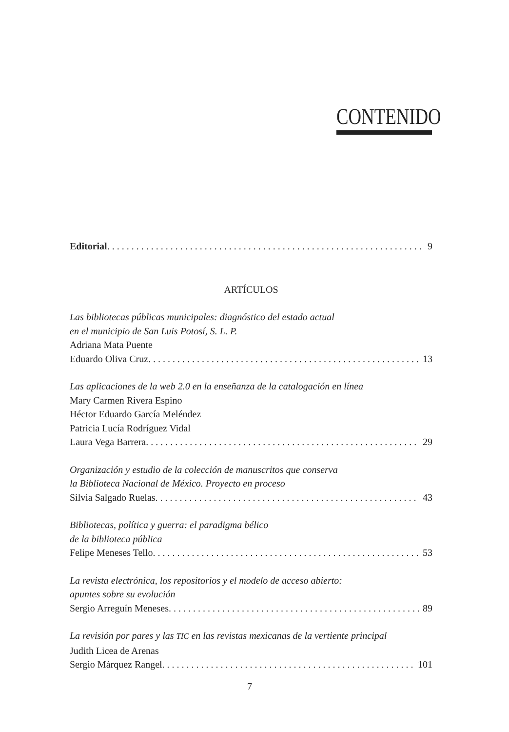CONTENIDO
Editorial 9
ARTÍCULOS
Las bibliotecas públicas municipales: diagnóstico del estado actual
en el municipio de San Luis Potosí, S. L. P.
Adriana Mata Puente
Eduardo Oliva Cruz 13
Las aplicaciones de la web 2.0 en la enseñanza de la catalogación en línea
Mary Carmen Rivera Espino
Héctor Eduardo García Meléndez
Patricia Lucía Rodríguez Vidal
Laura Vega Barrera 29
Organización y estudio de la colección de manuscritos que conserva
la Biblioteca Nacional de México. Proyecto en proceso
Silvia Salgado Ruelas 43
Bibliotecas, política y guerra: el paradigma bélico
de la biblioteca pública
Felipe Meneses Tello 53
La revista electrónica, los repositorios y el modelo de acceso abierto:
apuntes sobre su evolución
Sergio Arreguín Meneses 89
La revisión por pares y las TIC en las revistas mexicanas de la vertiente principal
Judith Licea de Arenas
Sergio Márquez Rangel 101
7